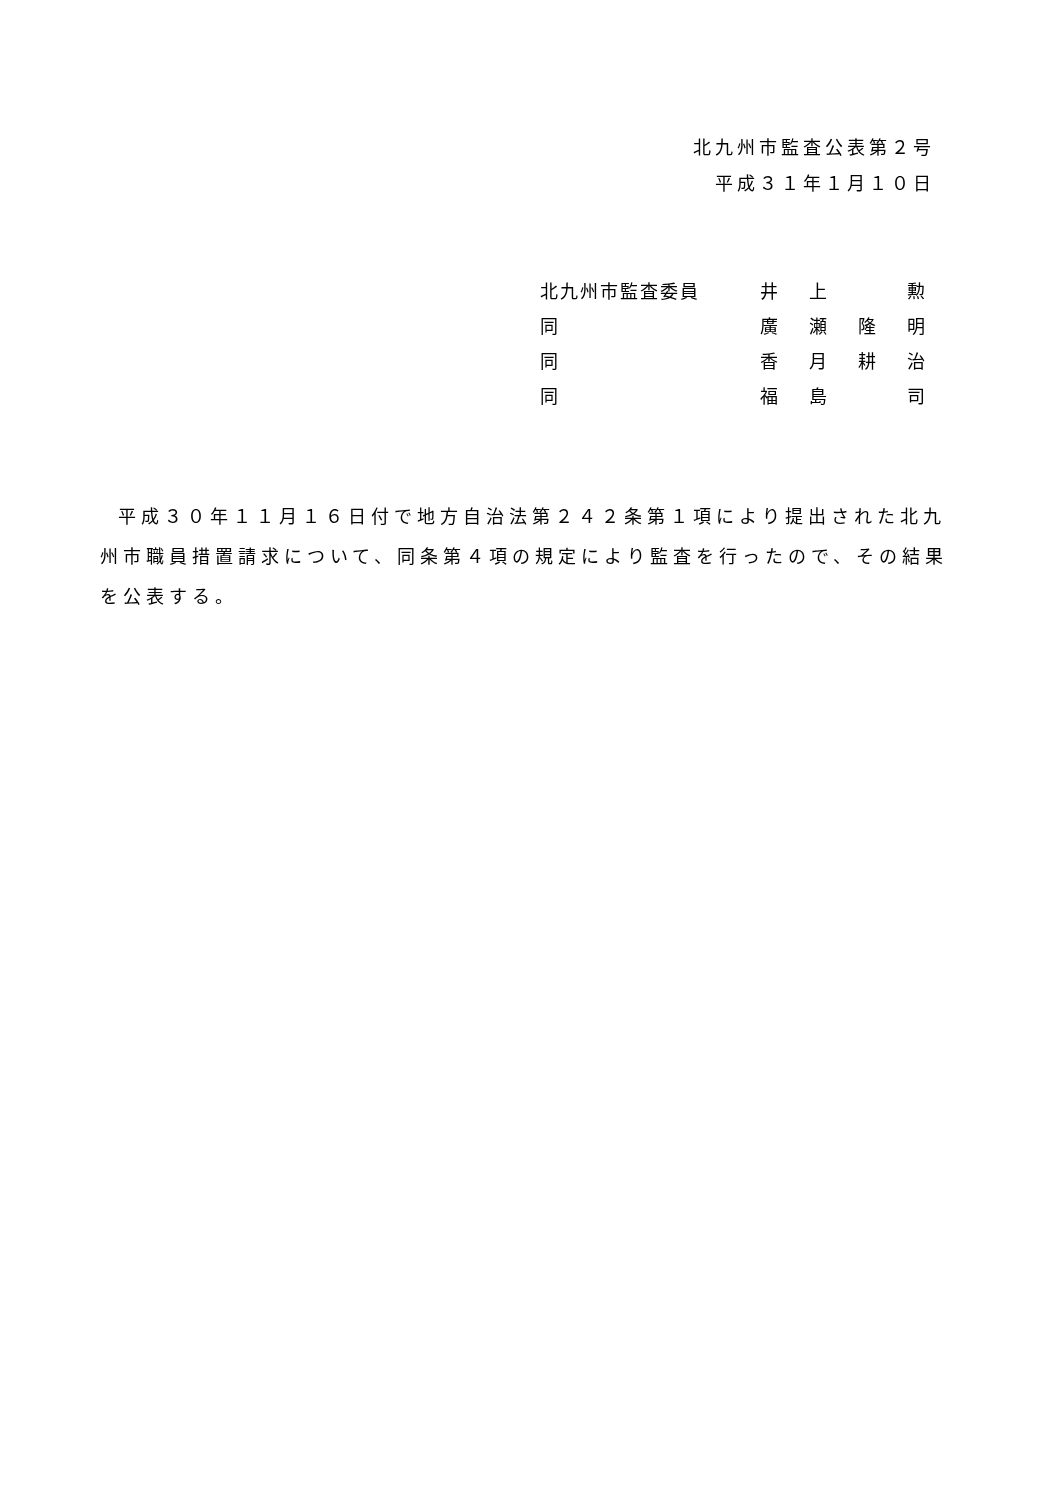北九州市監査公表第２号
平成３１年１月１０日
| 北九州市監査委員 | 井 | 上 | | 勲 |
| 同 | 廣 | 瀬 | 隆 | 明 |
| 同 | 香 | 月 | 耕 | 治 |
| 同 | 福 | 島 | | 司 |
平成３０年１１月１６日付で地方自治法第２４２条第１項により提出された北九州市職員措置請求について、同条第４項の規定により監査を行ったので、その結果を公表する。